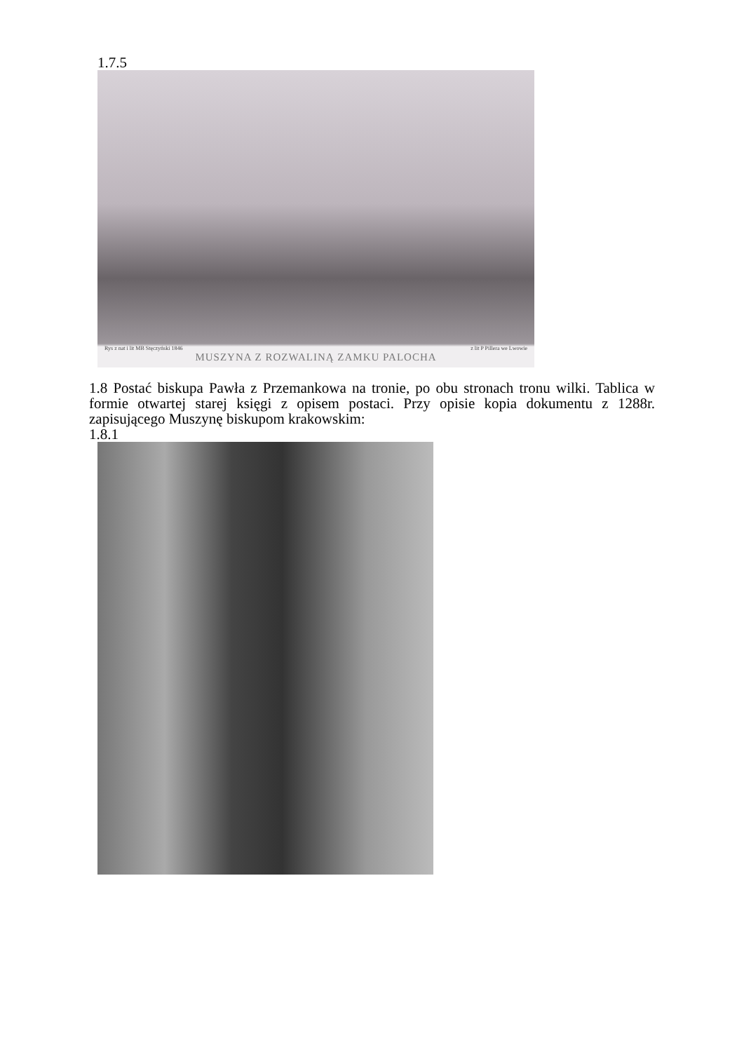1.7.5
Rys z nat i lit MB Stęczyński 1846 z lit P Pillera we Lwowie
MUSZYNA Z ROZWALINĄ ZAMKU PALOCHA
1.8 Postać biskupa Pawła z Przemankowa na tronie, po obu stronach tronu wilki. Tablica w formie otwartej starej księgi z opisem postaci. Przy opisie kopia dokumentu z 1288r. zapisującego Muszynę biskupom krakowskim:
1.8.1